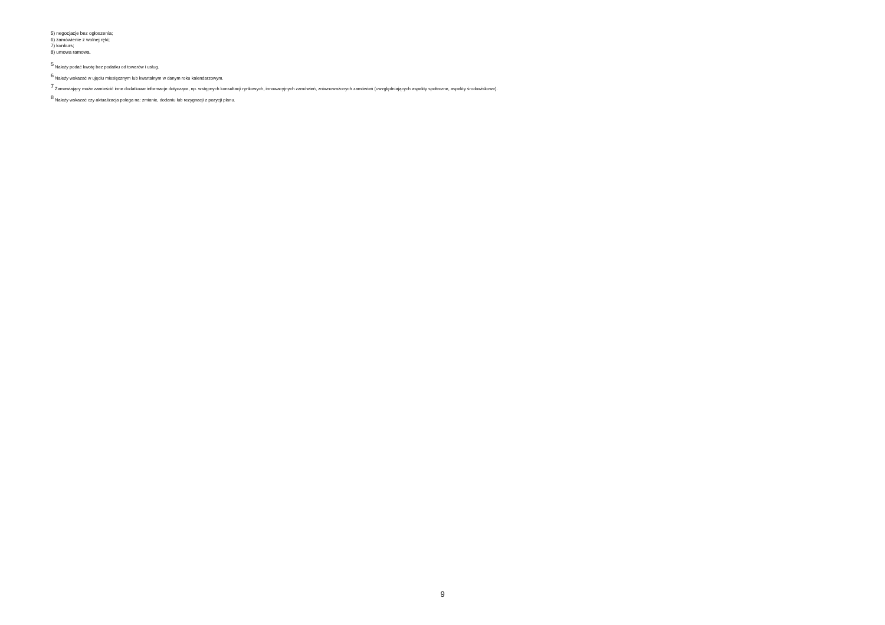5) negocjacje bez ogłoszenia;
6) zamówienie z wolnej ręki;
7) konkurs;
8) umowa ramowa.
<sup>5</sup> Należy podać kwotę bez podatku od towarów i usług.
<sup>6</sup> Należy wskazać w ujęciu miesięcznym lub kwartalnym w danym roku kalendarzowym.
<sup>7</sup> Zamawiający może zamieścić inne dodatkowe informacje dotyczące, np. wstępnych konsultacji rynkowych, innowacyjnych zamówień, zrównoważonych zamówień (uwzględniających aspekty społeczne, aspekty środowiskowe).
<sup>8</sup> Należy wskazać czy aktualizacja polega na: zmianie, dodaniu lub rezygnacji z pozycji planu.
9